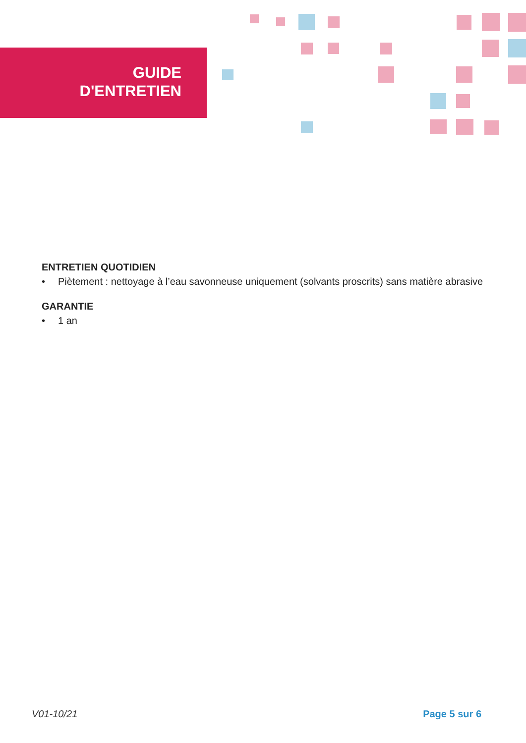GUIDE
D'ENTRETIEN
ENTRETIEN QUOTIDIEN
• Piètement : nettoyage à l’eau savonneuse uniquement (solvants proscrits) sans matière abrasive
GARANTIE
• 1 an
V01-10/21 Page 5 sur 6